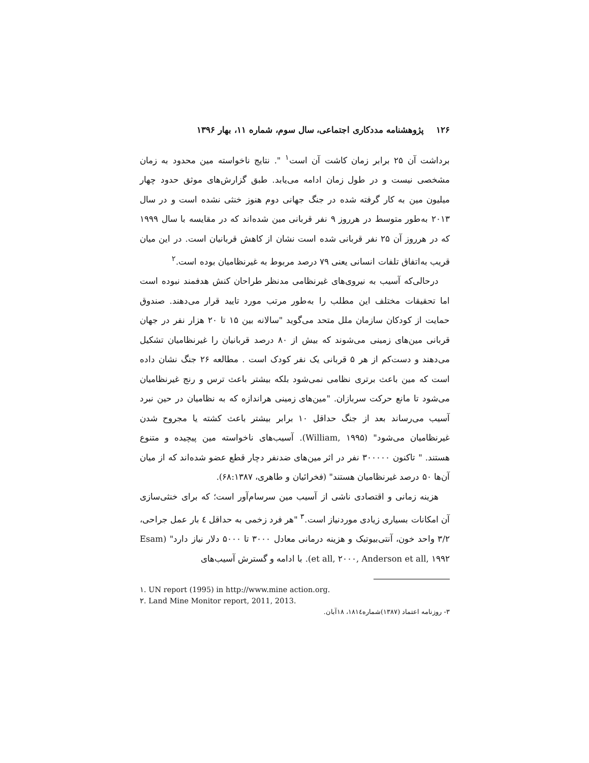۱۲۶ پژوهشنامه مددکاری اجتماعی، سال سوم، شماره ۱۱، بهار ۱۳۹۶
برداشت آن ۲۵ برابر زمان کاشت آن است<sup>۱</sup> ". نتایج ناخواسته مین محدود به زمان مشخصی نیست و در طول زمان ادامه می‌یابد. طبق گزارش‌های موثق حدود چهار میلیون مین به کار گرفته شده در جنگ جهانی دوم هنوز خنثی نشده است و در سال ۲۰۱۳ به‌طور متوسط در هرروز ۹ نفر قربانی مین شده‌اند که در مقایسه با سال ۱۹۹۹ که در هرروز آن ۲۵ نفر قربانی شده است نشان از کاهش قربانیان است. در این میان قریب به‌اتفاق تلفات انسانی یعنی ۷۹ درصد مربوط به غیرنظامیان بوده است.<sup>۲</sup>
درحالی‌که آسیب به نیروی‌های غیرنظامی مدنظر طراحان کنش هدفمند نبوده است اما تحقیقات مختلف این مطلب را به‌طور مرتب مورد تایید قرار می‌دهند. صندوق حمایت از کودکان سازمان ملل متحد می‌گوید "سالانه بین ۱۵ تا ۲۰ هزار نفر در جهان قربانی مین‌های زمینی می‌شوند که بیش از ۸۰ درصد قربانیان را غیرنظامیان تشکیل می‌دهند و دست‌کم از هر ۵ قربانی یک نفر کودک است . مطالعه ۲۶ جنگ نشان داده است که مین باعث برتری نظامی نمی‌شود بلکه بیشتر باعث ترس و رنج غیرنظامیان می‌شود تا مانع حرکت سربازان. "مین‌های زمینی هراندازه که به نظامیان در حین نبرد آسیب می‌رساند بعد از جنگ حداقل ۱۰ برابر بیشتر باعث کشته یا مجروح شدن غیرنظامیان می‌شود" (William, ۱۹۹۵). آسیب‌های ناخواسته مین پیچیده و متنوع هستند. " تاکنون ۳۰۰۰۰۰ نفر در اثر مین‌های ضدنفر دچار قطع عضو شده‌اند که از میان آن‌ها ۵۰ درصد غیرنظامیان هستند" (فخرائیان و طاهری، ۶۸:۱۳۸۷).
هزینه زمانی و اقتصادی ناشی از آسیب مین سرسام‌آور است؛ که برای خنثی‌سازی آن امکانات بسیاری زیادی موردنیاز است.<sup>۳</sup> "هر فرد زخمی به حداقل ٤ بار عمل جراحی، ۳/۲ واحد خون، آنتی‌بیوتیک و هزینه درمانی معادل ۳۰۰۰ تا ۵۰۰۰ دلار نیاز دارد" (Esam et all, ۲۰۰۰, Anderson et all, ۱۹۹۲). با ادامه و گسترش آسیب‌های
۱. UN report (1995) in http://www.mine action.org.
۲. Land Mine Monitor report, 2011, 2013.
۳- روزنامه اعتماد (۱۳۸۷)شماره۱۸۱٤، ۱۸آبان.